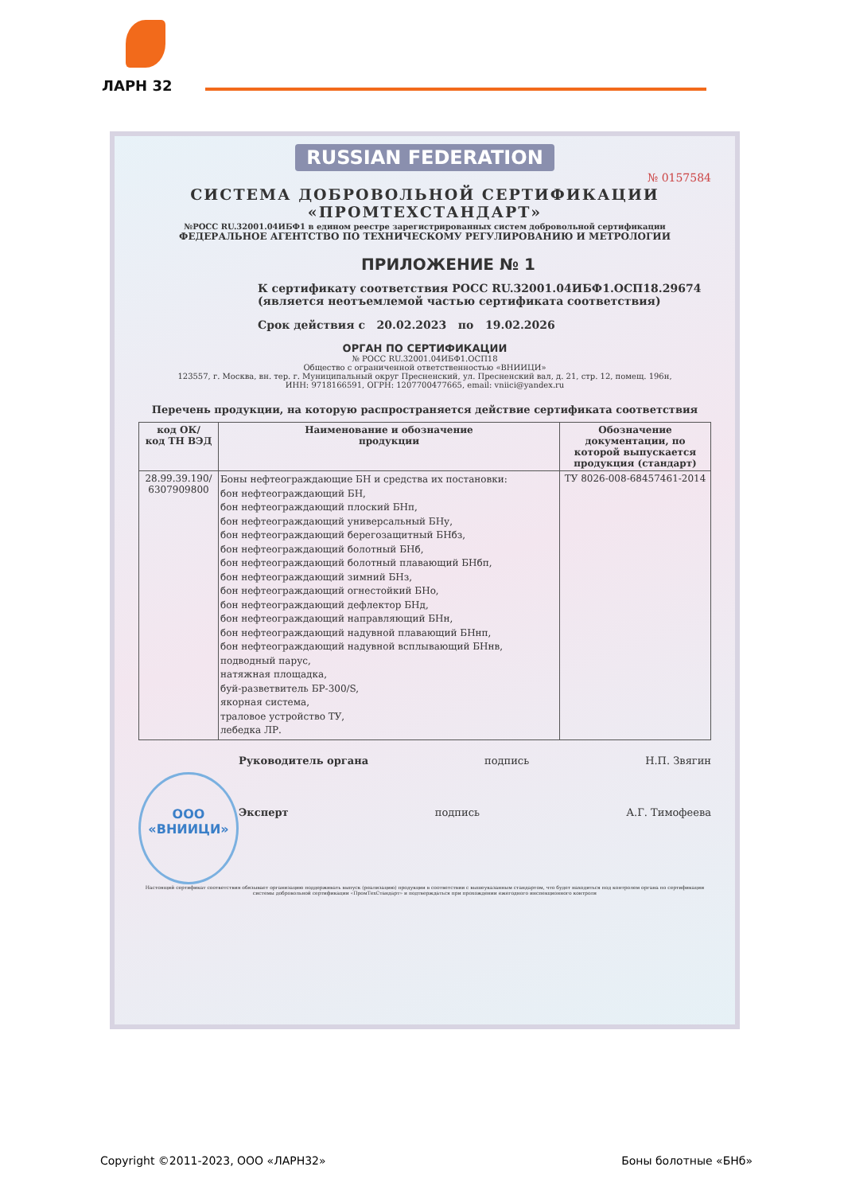ЛАРН 32
RUSSIAN FEDERATION
№ 0157584
СИСТЕМА ДОБРОВОЛЬНОЙ СЕРТИФИКАЦИИ
«ПРОМТЕХСТАНДАРТ»
№РОСС RU.32001.04ИБФ1 в едином реестре зарегистрированных систем добровольной сертификации
ФЕДЕРАЛЬНОЕ АГЕНТСТВО ПО ТЕХНИЧЕСКОМУ РЕГУЛИРОВАНИЮ И МЕТРОЛОГИИ
ПРИЛОЖЕНИЕ № 1
К сертификату соответствия РОСС RU.32001.04ИБФ1.ОСП18.29674
(является неотъемлемой частью сертификата соответствия)
Срок действия с 20.02.2023 по 19.02.2026
ОРГАН ПО СЕРТИФИКАЦИИ
№ РОСС RU.32001.04ИБФ1.ОСП18
Общество с ограниченной ответственностью «ВНИИЦИ»
123557, г. Москва, вн. тер. г. Муниципальный округ Пресненский, ул. Пресненский вал, д. 21, стр. 12, помещ. 196н,
ИНН: 9718166591, ОГРН: 1207700477665, email: vniici@yandex.ru
Перечень продукции, на которую распространяется действие сертификата соответствия
| код ОК/ код ТН ВЭД | Наименование и обозначение продукции | Обозначение документации, по которой выпускается продукция (стандарт) |
| --- | --- | --- |
| 28.99.39.190/ 6307909800 | Боны нефтеограждающие БН и средства их постановки: бон нефтеограждающий БН, бон нефтеограждающий плоский БНп, бон нефтеограждающий универсальный БНу, бон нефтеограждающий берегозащитный БНбз, бон нефтеограждающий болотный БНб, бон нефтеограждающий болотный плавающий БНбп, бон нефтеограждающий зимний БНз, бон нефтеограждающий огнестойкий БНо, бон нефтеограждающий дефлектор БНд, бон нефтеограждающий направляющий БНн, бон нефтеограждающий надувной плавающий БНнп, бон нефтеограждающий надувной всплывающий БНнв, подводный парус, натяжная площадка, буй-разветвитель БР-300/S, якорная система, траловое устройство ТУ, лебедка ЛР. | ТУ 8026-008-68457461-2014 |
ООО
«ВНИИЦИ»
Руководитель органа подпись Н.П. Звягин
Эксперт подпись А.Г. Тимофеева
Настоящий сертификат соответствия обязывает организацию поддерживать выпуск (реализацию) продукции в соответствии с вышеуказанным стандартом, что будет находиться под контролем органа по сертификации системы добровольной сертификации «ПромТехСтандарт» и подтверждаться при прохождении ежегодного инспекционного контроля
Copyright ©2011-2023, ООО «ЛАРН32» Боны болотные «БНб»